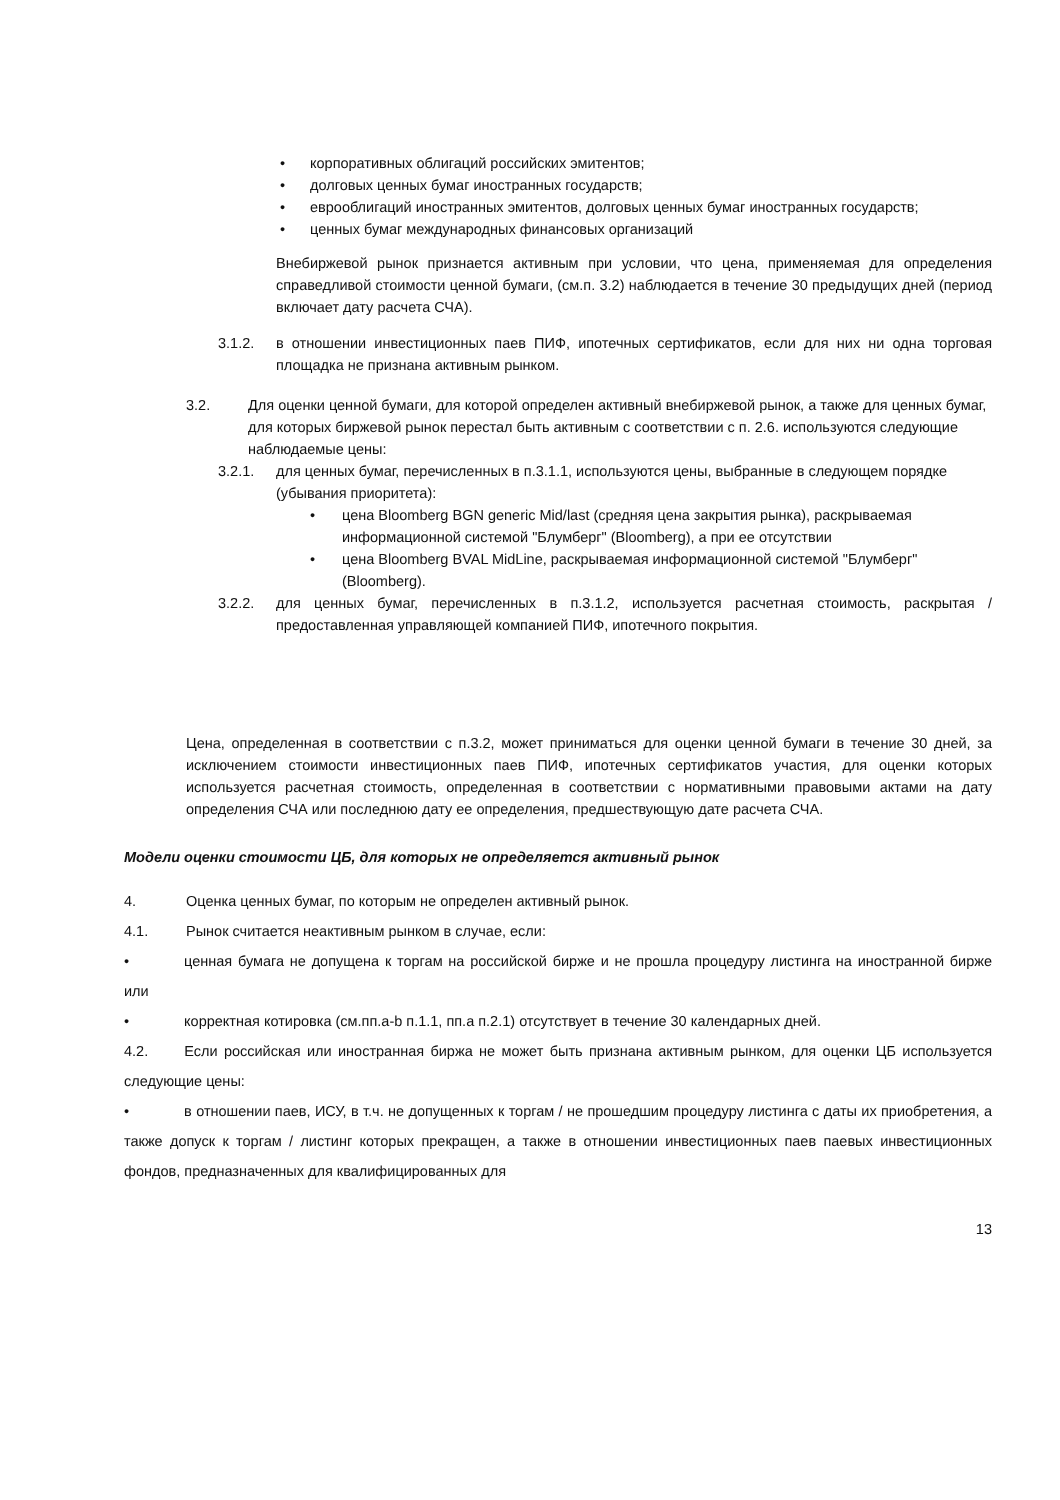• корпоративных облигаций российских эмитентов;
• долговых ценных бумаг иностранных государств;
• еврооблигаций иностранных эмитентов, долговых ценных бумаг иностранных государств;
• ценных бумаг международных финансовых организаций
Внебиржевой рынок признается активным при условии, что цена, применяемая для определения справедливой стоимости ценной бумаги, (см.п. 3.2) наблюдается в течение 30 предыдущих дней (период включает дату расчета СЧА).
3.1.2. в отношении инвестиционных паев ПИФ, ипотечных сертификатов, если для них ни одна торговая площадка не признана активным рынком.
3.2. Для оценки ценной бумаги, для которой определен активный внебиржевой рынок, а также для ценных бумаг, для которых биржевой рынок перестал быть активным с соответствии с п. 2.6. используются следующие наблюдаемые цены:
3.2.1. для ценных бумаг, перечисленных в п.3.1.1, используются цены, выбранные в следующем порядке (убывания приоритета):
• цена Bloomberg BGN generic Mid/last (средняя цена закрытия рынка), раскрываемая информационной системой "Блумберг" (Bloomberg), а при ее отсутствии
• цена Bloomberg BVAL MidLine, раскрываемая информационной системой "Блумберг" (Bloomberg).
3.2.2. для ценных бумаг, перечисленных в п.3.1.2, используется расчетная стоимость, раскрытая / предоставленная управляющей компанией ПИФ, ипотечного покрытия.
Цена, определенная в соответствии с п.3.2, может приниматься для оценки ценной бумаги в течение 30 дней, за исключением стоимости инвестиционных паев ПИФ, ипотечных сертификатов участия, для оценки которых используется расчетная стоимость, определенная в соответствии с нормативными правовыми актами на дату определения СЧА или последнюю дату ее определения, предшествующую дате расчета СЧА.
Модели оценки стоимости ЦБ, для которых не определяется активный рынок
4. Оценка ценных бумаг, по которым не определен активный рынок.
4.1. Рынок считается неактивным рынком в случае, если:
• ценная бумага не допущена к торгам на российской бирже и не прошла процедуру листинга на иностранной бирже или
• корректная котировка (см.пп.a-b п.1.1, пп.a п.2.1) отсутствует в течение 30 календарных дней.
4.2. Если российская или иностранная биржа не может быть признана активным рынком, для оценки ЦБ используется следующие цены:
• в отношении паев, ИСУ, в т.ч. не допущенных к торгам / не прошедшим процедуру листинга с даты их приобретения, а также допуск к торгам / листинг которых прекращен, а также в отношении инвестиционных паев паевых инвестиционных фондов, предназначенных для квалифицированных для
13